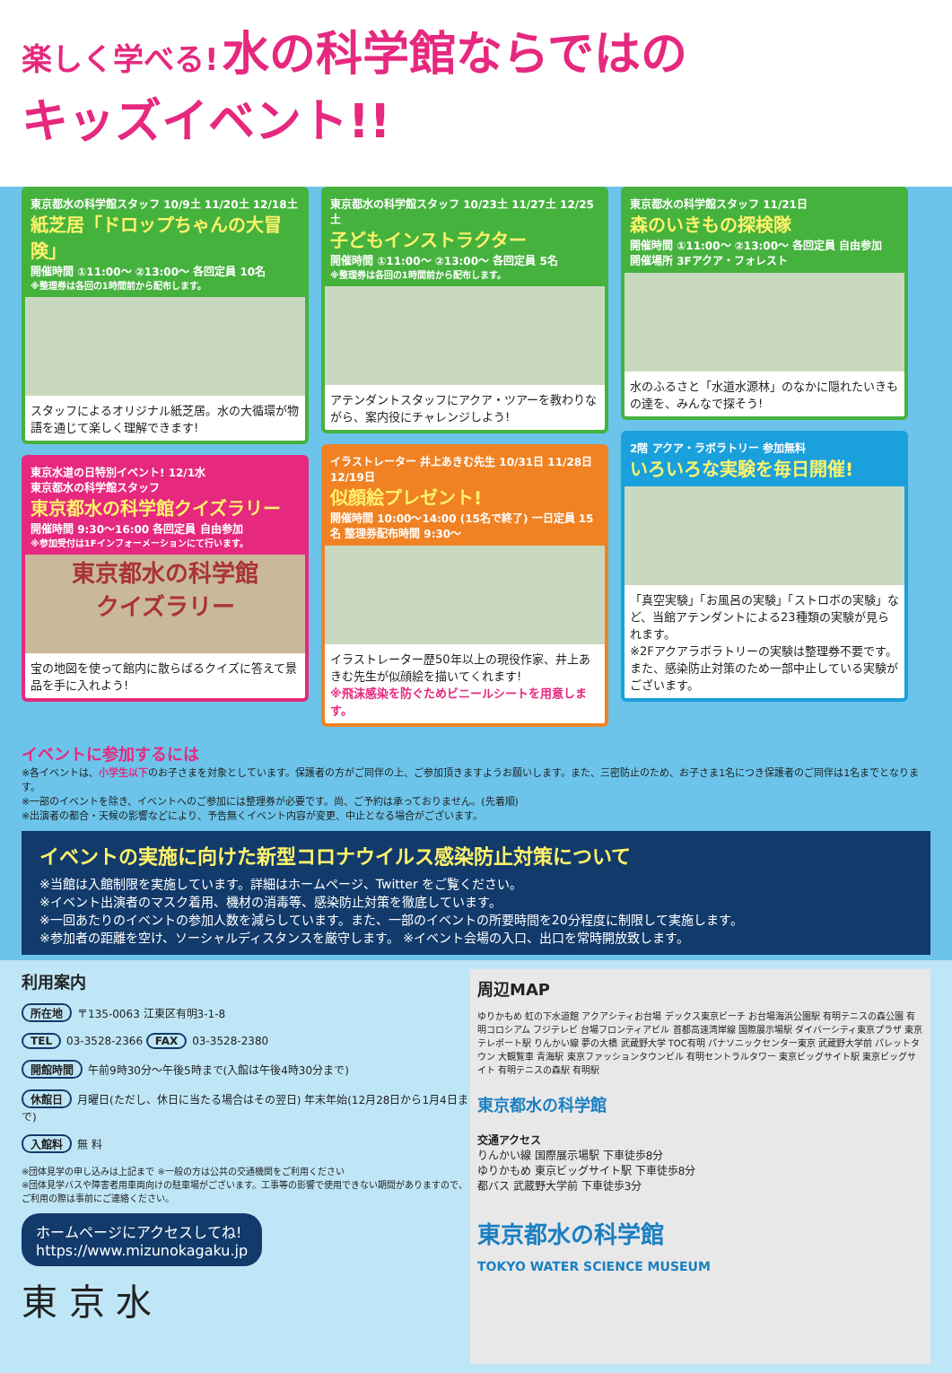楽しく学べる! 水の科学館ならではの
キッズイベント!!
東京都水の科学館スタッフ 10/9土 11/20土 12/18土
紙芝居「ドロップちゃんの大冒険」
開催時間 ①11:00〜 ②13:00〜 各回定員 10名
※整理券は各回の1時間前から配布します。
スタッフによるオリジナル紙芝居。水の大循環が物語を通じて楽しく理解できます!
東京水道の日特別イベント! 12/1水
東京都水の科学館スタッフ
東京都水の科学館クイズラリー
開催時間 9:30〜16:00 各回定員 自由参加
※参加受付は1Fインフォーメーションにて行います。
東京都水の科学館
クイズラリー
宝の地図を使って館内に散らばるクイズに答えて景品を手に入れよう!
東京都水の科学館スタッフ 10/23土 11/27土 12/25土
子どもインストラクター
開催時間 ①11:00〜 ②13:00〜 各回定員 5名
※整理券は各回の1時間前から配布します。
アテンダントスタッフにアクア・ツアーを教わりながら、案内役にチャレンジしよう!
イラストレーター 井上あきむ先生 10/31日 11/28日 12/19日
似顔絵プレゼント!
開催時間 10:00〜14:00 (15名で終了) 一日定員 15名 整理券配布時間 9:30〜
イラストレーター歴50年以上の現役作家、井上あきむ先生が似顔絵を描いてくれます!
※飛沫感染を防ぐためビニールシートを用意します。
東京都水の科学館スタッフ 11/21日
森のいきもの探検隊
開催時間 ①11:00〜 ②13:00〜 各回定員 自由参加
開催場所 3Fアクア・フォレスト
水のふるさと「水道水源林」のなかに隠れたいきもの達を、みんなで探そう!
2階 アクア・ラボラトリー 参加無料
いろいろな実験を毎日開催!
「真空実験」「お風呂の実験」「ストロボの実験」など、当館アテンダントによる23種類の実験が見られます。
※2Fアクアラボラトリーの実験は整理券不要です。また、感染防止対策のため一部中止している実験がございます。
イベントに参加するには
※各イベントは、小学生以下のお子さまを対象としています。保護者の方がご同伴の上、ご参加頂きますようお願いします。また、三密防止のため、お子さま1名につき保護者のご同伴は1名までとなります。
※一部のイベントを除き、イベントへのご参加には整理券が必要です。尚、ご予約は承っておりません。(先着順)
※出演者の都合・天候の影響などにより、予告無くイベント内容が変更、中止となる場合がございます。
イベントの実施に向けた新型コロナウイルス感染防止対策について
※当館は入館制限を実施しています。詳細はホームページ、Twitter をご覧ください。
※イベント出演者のマスク着用、機材の消毒等、感染防止対策を徹底しています。
※一回あたりのイベントの参加人数を減らしています。また、一部のイベントの所要時間を20分程度に制限して実施します。
※参加者の距離を空け、ソーシャルディスタンスを厳守します。 ※イベント会場の入口、出口を常時開放致します。
利用案内
所在地 〒135-0063 江東区有明3-1-8
TEL 03-3528-2366 FAX 03-3528-2380
開館時間 午前9時30分〜午後5時まで(入館は午後4時30分まで)
休館日 月曜日(ただし、休日に当たる場合はその翌日) 年末年始(12月28日から1月4日まで)
入館料 無 料
※団体見学の申し込みは上記まで ※一般の方は公共の交通機関をご利用ください
※団体見学バスや障害者用車両向けの駐車場がございます。工事等の影響で使用できない期間がありますので、ご利用の際は事前にご連絡ください。
ホームページにアクセスしてね!
https://www.mizunokagaku.jp
東 京 水
周辺MAP
ゆりかもめ 虹の下水道館 アクアシティお台場 デックス東京ビーチ お台場海浜公園駅 有明テニスの森公園 有明コロシアム フジテレビ 台場フロンティアビル 首都高速湾岸線 国際展示場駅 ダイバーシティ東京プラザ 東京テレポート駅 りんかい線 夢の大橋 武蔵野大学 TOC有明 パナソニックセンター東京 武蔵野大学前 パレットタウン 大観覧車 青海駅 東京ファッションタウンビル 有明セントラルタワー 東京ビッグサイト駅 東京ビッグサイト 有明テニスの森駅 有明駅
東京都水の科学館
交通アクセス
りんかい線 国際展示場駅 下車徒歩8分
ゆりかもめ 東京ビッグサイト駅 下車徒歩8分
都バス 武蔵野大学前 下車徒歩3分
東京都水の科学館
TOKYO WATER SCIENCE MUSEUM